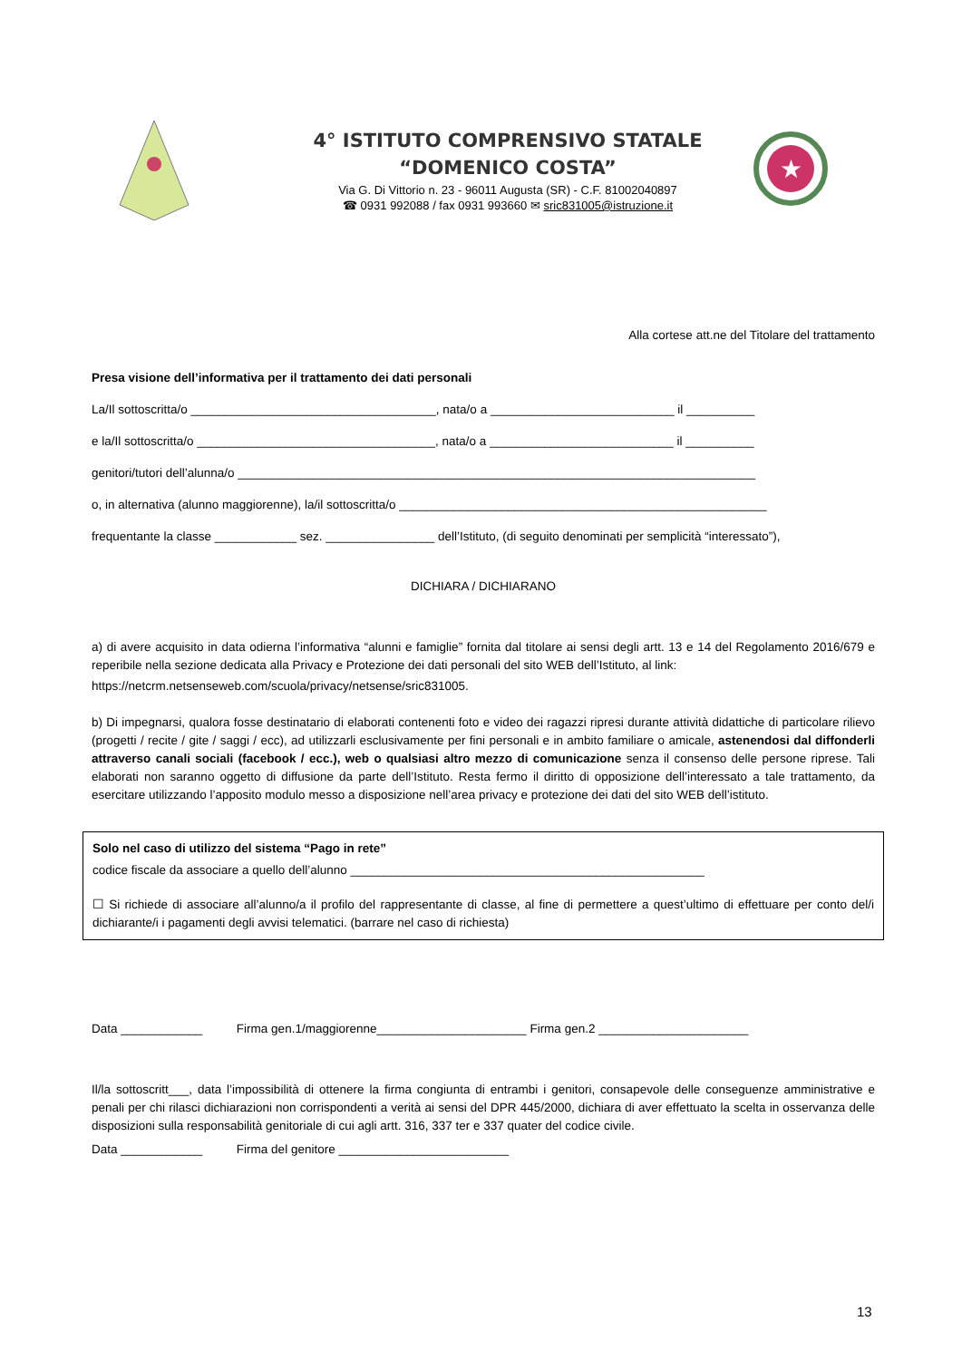4° ISTITUTO COMPRENSIVO STATALE
“DOMENICO COSTA”
Via G. Di Vittorio n. 23 - 96011 Augusta (SR) - C.F. 81002040897
☎ 0931 992088 / fax 0931 993660 ✉ sric831005@istruzione.it
★
Alla cortese att.ne del Titolare del trattamento
Presa visione dell’informativa per il trattamento dei dati personali
La/Il sottoscritta/o ____________________________________, nata/o a ___________________________ il __________
e la/Il sottoscritta/o ___________________________________, nata/o a ___________________________ il __________
genitori/tutori dell’alunna/o ____________________________________________________________________________
o, in alternativa (alunno maggiorenne), la/il sottoscritta/o ______________________________________________________
frequentante la classe ____________ sez. ________________ dell’Istituto, (di seguito denominati per semplicità “interessato”),
DICHIARA / DICHIARANO
a) di avere acquisito in data odierna l’informativa “alunni e famiglie” fornita dal titolare ai sensi degli artt. 13 e 14 del Regolamento 2016/679 e reperibile nella sezione dedicata alla Privacy e Protezione dei dati personali del sito WEB dell’Istituto, al link:
https://netcrm.netsenseweb.com/scuola/privacy/netsense/sric831005.
b) Di impegnarsi, qualora fosse destinatario di elaborati contenenti foto e video dei ragazzi ripresi durante attività didattiche di particolare rilievo (progetti / recite / gite / saggi / ecc), ad utilizzarli esclusivamente per fini personali e in ambito familiare o amicale, astenendosi dal diffonderli attraverso canali sociali (facebook / ecc.), web o qualsiasi altro mezzo di comunicazione senza il consenso delle persone riprese. Tali elaborati non saranno oggetto di diffusione da parte dell’Istituto. Resta fermo il diritto di opposizione dell’interessato a tale trattamento, da esercitare utilizzando l’apposito modulo messo a disposizione nell’area privacy e protezione dei dati del sito WEB dell’istituto.
Solo nel caso di utilizzo del sistema “Pago in rete”
codice fiscale da associare a quello dell’alunno ____________________________________________________
☐ Si richiede di associare all’alunno/a il profilo del rappresentante di classe, al fine di permettere a quest’ultimo di effettuare per conto del/i dichiarante/i i pagamenti degli avvisi telematici. (barrare nel caso di richiesta)
Data ____________ Firma gen.1/maggiorenne______________________ Firma gen.2 ______________________
Il/la sottoscritt___, data l’impossibilità di ottenere la firma congiunta di entrambi i genitori, consapevole delle conseguenze amministrative e penali per chi rilasci dichiarazioni non corrispondenti a verità ai sensi del DPR 445/2000, dichiara di aver effettuato la scelta in osservanza delle disposizioni sulla responsabilità genitoriale di cui agli artt. 316, 337 ter e 337 quater del codice civile.
Data ____________ Firma del genitore _________________________
13